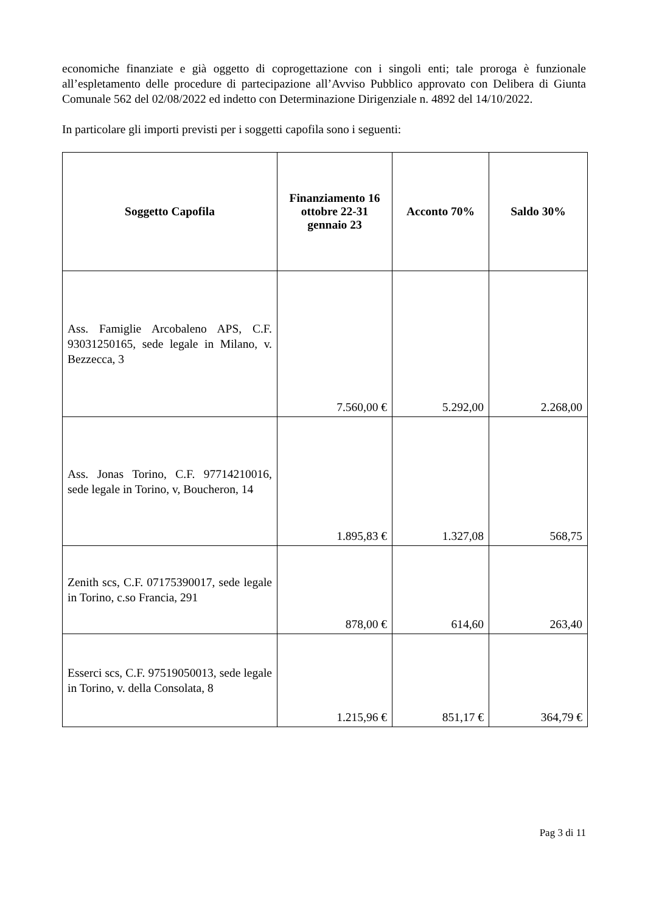economiche finanziate e già oggetto di coprogettazione con i singoli enti; tale proroga è funzionale all’espletamento delle procedure di partecipazione all’Avviso Pubblico approvato con Delibera di Giunta Comunale 562 del 02/08/2022 ed indetto con Determinazione Dirigenziale n. 4892 del 14/10/2022.
In particolare gli importi previsti per i soggetti capofila sono i seguenti:
| Soggetto Capofila | Finanziamento 16 ottobre 22-31 gennaio 23 | Acconto 70% | Saldo 30% |
| --- | --- | --- | --- |
| Ass. Famiglie Arcobaleno APS, C.F. 93031250165, sede legale in Milano, v. Bezzecca, 3 | 7.560,00 € | 5.292,00 | 2.268,00 |
| Ass. Jonas Torino, C.F. 97714210016, sede legale in Torino, v, Boucheron, 14 | 1.895,83 € | 1.327,08 | 568,75 |
| Zenith scs, C.F. 07175390017, sede legale in Torino, c.so Francia, 291 | 878,00 € | 614,60 | 263,40 |
| Esserci scs, C.F. 97519050013, sede legale in Torino, v. della Consolata, 8 | 1.215,96 € | 851,17 € | 364,79 € |
Pag 3 di 11